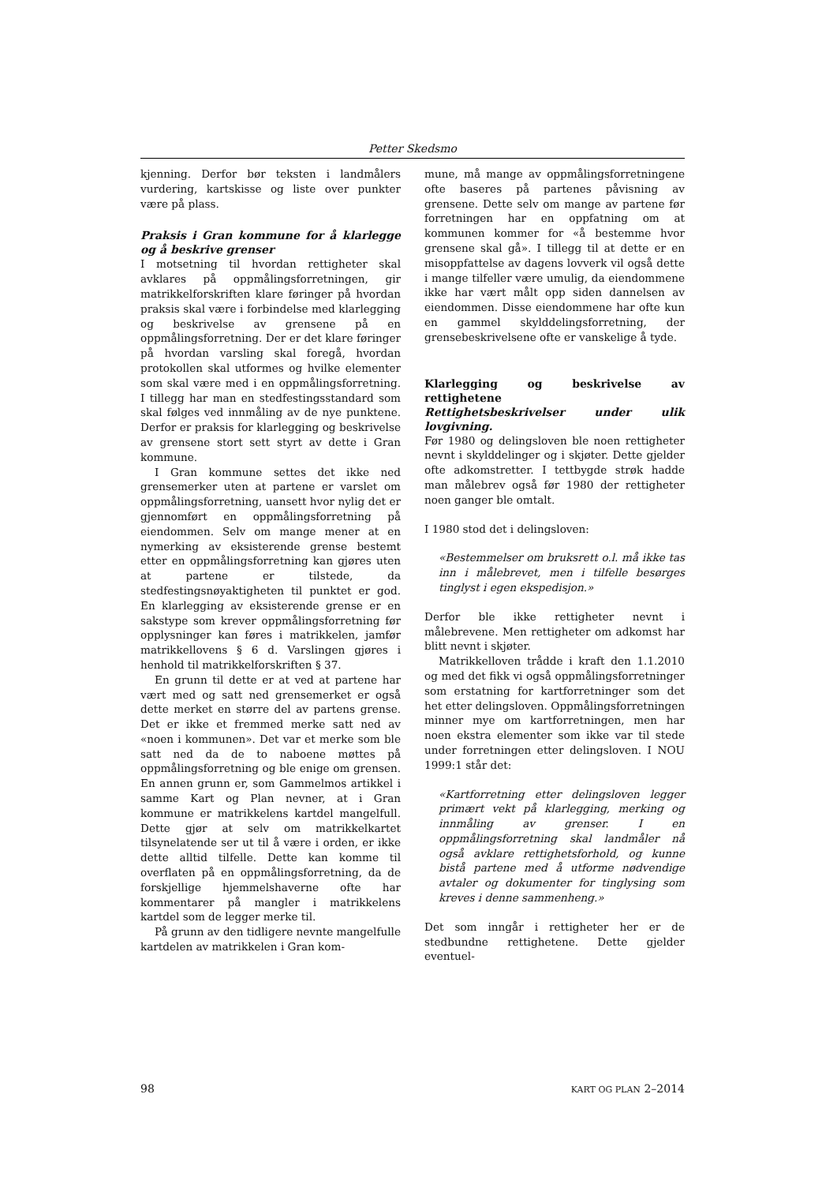Petter Skedsmo
kjenning. Derfor bør teksten i landmålers vurdering, kartskisse og liste over punkter være på plass.
Praksis i Gran kommune for å klarlegge og å beskrive grenser
I motsetning til hvordan rettigheter skal avklares på oppmålingsforretningen, gir matrikkelforskriften klare føringer på hvordan praksis skal være i forbindelse med klarlegging og beskrivelse av grensene på en oppmålingsforretning. Der er det klare føringer på hvordan varsling skal foregå, hvordan protokollen skal utformes og hvilke elementer som skal være med i en oppmålingsforretning. I tillegg har man en stedfestingsstandard som skal følges ved innmåling av de nye punktene. Derfor er praksis for klarlegging og beskrivelse av grensene stort sett styrt av dette i Gran kommune.
I Gran kommune settes det ikke ned grensemerker uten at partene er varslet om oppmålingsforretning, uansett hvor nylig det er gjennomført en oppmålingsforretning på eiendommen. Selv om mange mener at en nymerking av eksisterende grense bestemt etter en oppmålingsforretning kan gjøres uten at partene er tilstede, da stedfestingsnøyaktigheten til punktet er god. En klarlegging av eksisterende grense er en sakstype som krever oppmålingsforretning før opplysninger kan føres i matrikkelen, jamfør matrikkellovens § 6 d. Varslingen gjøres i henhold til matrikkelforskriften § 37.
En grunn til dette er at ved at partene har vært med og satt ned grensemerket er også dette merket en større del av partens grense. Det er ikke et fremmed merke satt ned av «noen i kommunen». Det var et merke som ble satt ned da de to naboene møttes på oppmålingsforretning og ble enige om grensen. En annen grunn er, som Gammelmos artikkel i samme Kart og Plan nevner, at i Gran kommune er matrikkelens kartdel mangelfull. Dette gjør at selv om matrikkelkartet tilsynelatende ser ut til å være i orden, er ikke dette alltid tilfelle. Dette kan komme til overflaten på en oppmålingsforretning, da de forskjellige hjemmelshaverne ofte har kommentarer på mangler i matrikkelens kartdel som de legger merke til.
På grunn av den tidligere nevnte mangelfulle kartdelen av matrikkelen i Gran kom-
mune, må mange av oppmålingsforretningene ofte baseres på partenes påvisning av grensene. Dette selv om mange av partene før forretningen har en oppfatning om at kommunen kommer for «å bestemme hvor grensene skal gå». I tillegg til at dette er en misoppfattelse av dagens lovverk vil også dette i mange tilfeller være umulig, da eiendommene ikke har vært målt opp siden dannelsen av eiendommen. Disse eiendommene har ofte kun en gammel skylddelingsforretning, der grensebeskrivelsene ofte er vanskelige å tyde.
Klarlegging og beskrivelse av rettighetene
Rettighetsbeskrivelser under ulik lovgivning.
Før 1980 og delingsloven ble noen rettigheter nevnt i skylddelinger og i skjøter. Dette gjelder ofte adkomstretter. I tettbygde strøk hadde man målebrev også før 1980 der rettigheter noen ganger ble omtalt.
I 1980 stod det i delingsloven:
«Bestemmelser om bruksrett o.l. må ikke tas inn i målebrevet, men i tilfelle besørges tinglyst i egen ekspedisjon.»
Derfor ble ikke rettigheter nevnt i målebrevene. Men rettigheter om adkomst har blitt nevnt i skjøter.
Matrikkelloven trådde i kraft den 1.1.2010 og med det fikk vi også oppmålingsforretninger som erstatning for kartforretninger som det het etter delingsloven. Oppmålingsforretningen minner mye om kartforretningen, men har noen ekstra elementer som ikke var til stede under forretningen etter delingsloven. I NOU 1999:1 står det:
«Kartforretning etter delingsloven legger primært vekt på klarlegging, merking og innmåling av grenser. I en oppmålingsforretning skal landmåler nå også avklare rettighetsforhold, og kunne bistå partene med å utforme nødvendige avtaler og dokumenter for tinglysing som kreves i denne sammenheng.»
Det som inngår i rettigheter her er de stedbundne rettighetene. Dette gjelder eventuel-
98 KART OG PLAN 2–2014